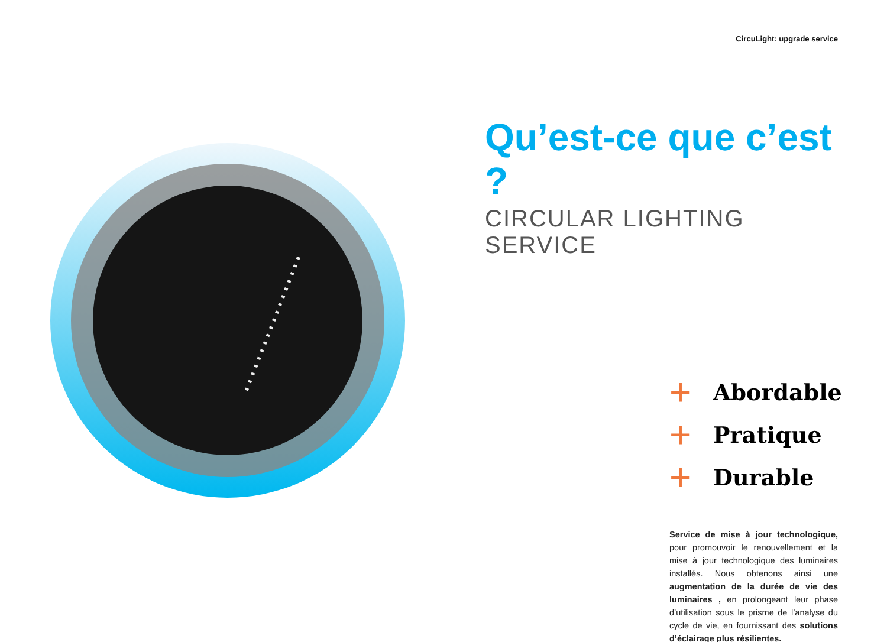CircuLight: upgrade service
Qu’est-ce que c’est ?
CIRCULAR LIGHTING SERVICE
+ Abordable
+ Pratique
+ Durable
Service de mise à jour technologique, pour promouvoir le renouvellement et la mise à jour technologique des luminaires installés. Nous obtenons ainsi une augmentation de la durée de vie des luminaires , en prolongeant leur phase d’utilisation sous le prisme de l’analyse du cycle de vie, en fournissant des solutions d’éclairage plus résilientes.